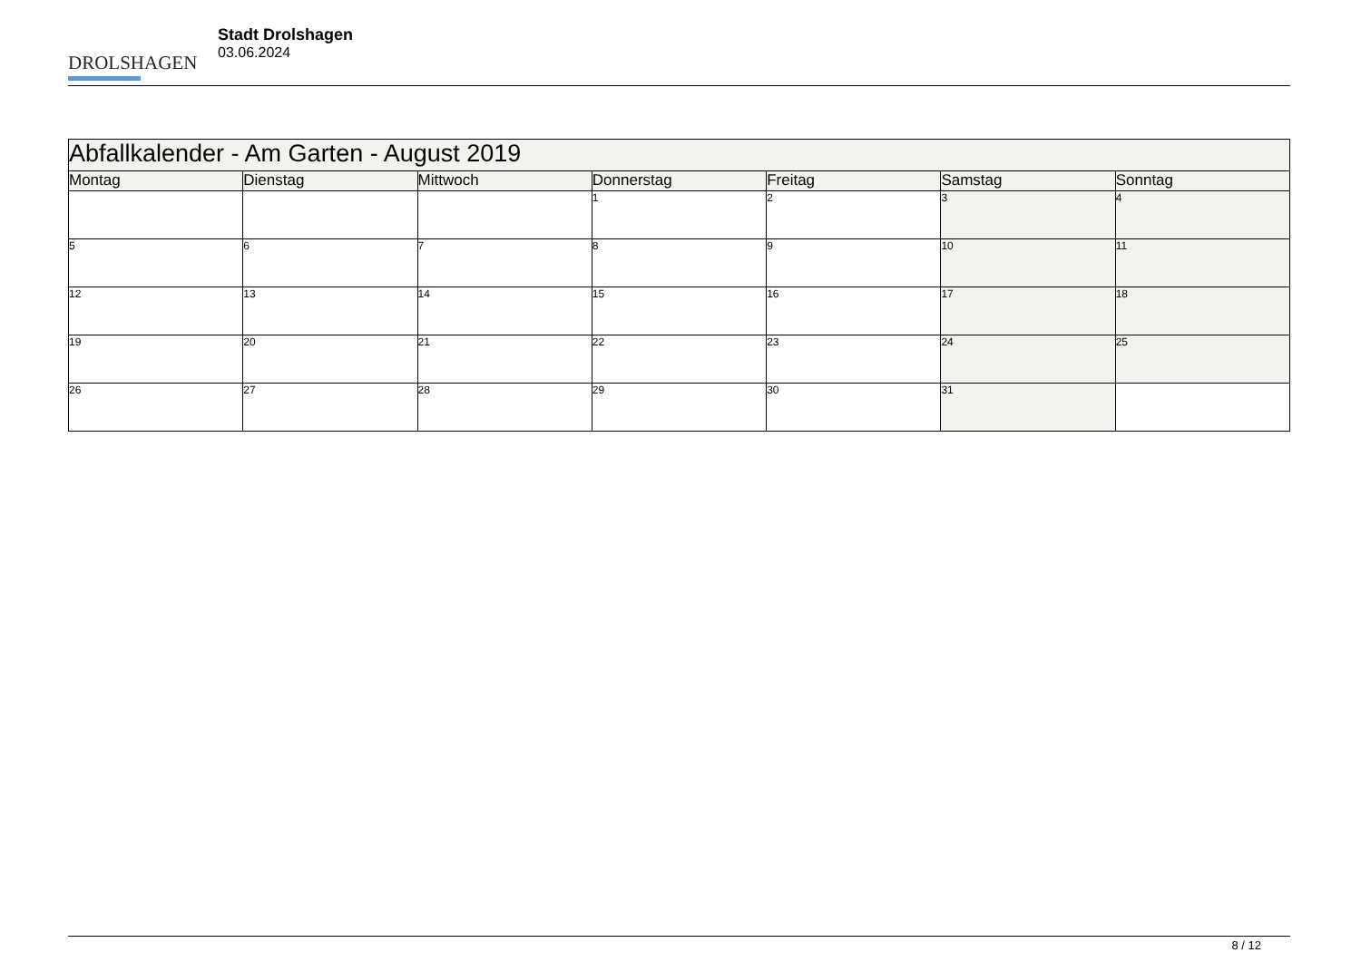DROLSHAGEN
Stadt Drolshagen
03.06.2024
| Abfallkalender - Am Garten - August 2019 | | | | | | |
| Montag | Dienstag | Mittwoch | Donnerstag | Freitag | Samstag | Sonntag |
| | | | 1 | 2 | 3 | 4 |
| 5 | 6 | 7 | 8 | 9 | 10 | 11 |
| 12 | 13 | 14 | 15 | 16 | 17 | 18 |
| 19 | 20 | 21 | 22 | 23 | 24 | 25 |
| 26 | 27 | 28 | 29 | 30 | 31 | |
8 / 12